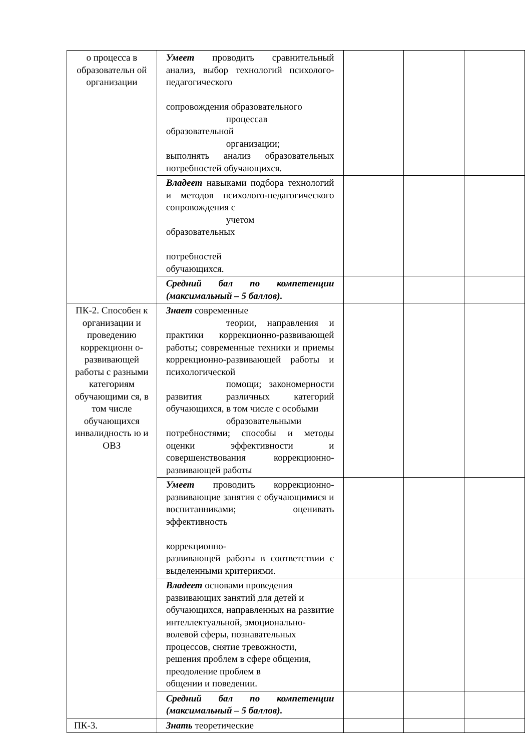| о процесса в образовательн ой организации | Умеет проводить сравнительный анализ, выбор технологий психолого-педагогического сопровождения образовательного процессав образовательной организации; выполнять анализ образовательных потребностей обучающихся. | | | |
| | Владеет навыками подбора технологий и методов психолого-педагогического сопровождения с учетом образовательных потребностей обучающихся. | | | |
| | Средний бал по компетенции (максимальный – 5 баллов). | | | |
| ПК-2. Способен к организации и проведению коррекционн о-развивающей работы с разными категориям обучающими ся, в том числе обучающихся инвалидность ю и ОВЗ | Знает современные теории, направления и практики коррекционно-развивающей работы; современные техники и приемы коррекционно-развивающей работы и психологической помощи; закономерности развития различных категорий обучающихся, в том числе с особыми образовательными потребностями; способы и методы оценки эффективности и совершенствования коррекционно-развивающей работы | | | |
| | Умеет проводить коррекционно-развивающие занятия с обучающимися и воспитанниками; оценивать эффективность коррекционно- развивающей работы в соответствии с выделенными критериями. | | | |
| | Владеет основами проведения развивающих занятий для детей и обучающихся, направленных на развитие интеллектуальной, эмоционально-волевой сферы, познавательных процессов, снятие тревожности, решения проблем в сфере общения, преодоление проблем в общении и поведении. | | | |
| | Средний бал по компетенции (максимальный – 5 баллов). | | | |
| ПК-3. | Знать теоретические | | | |